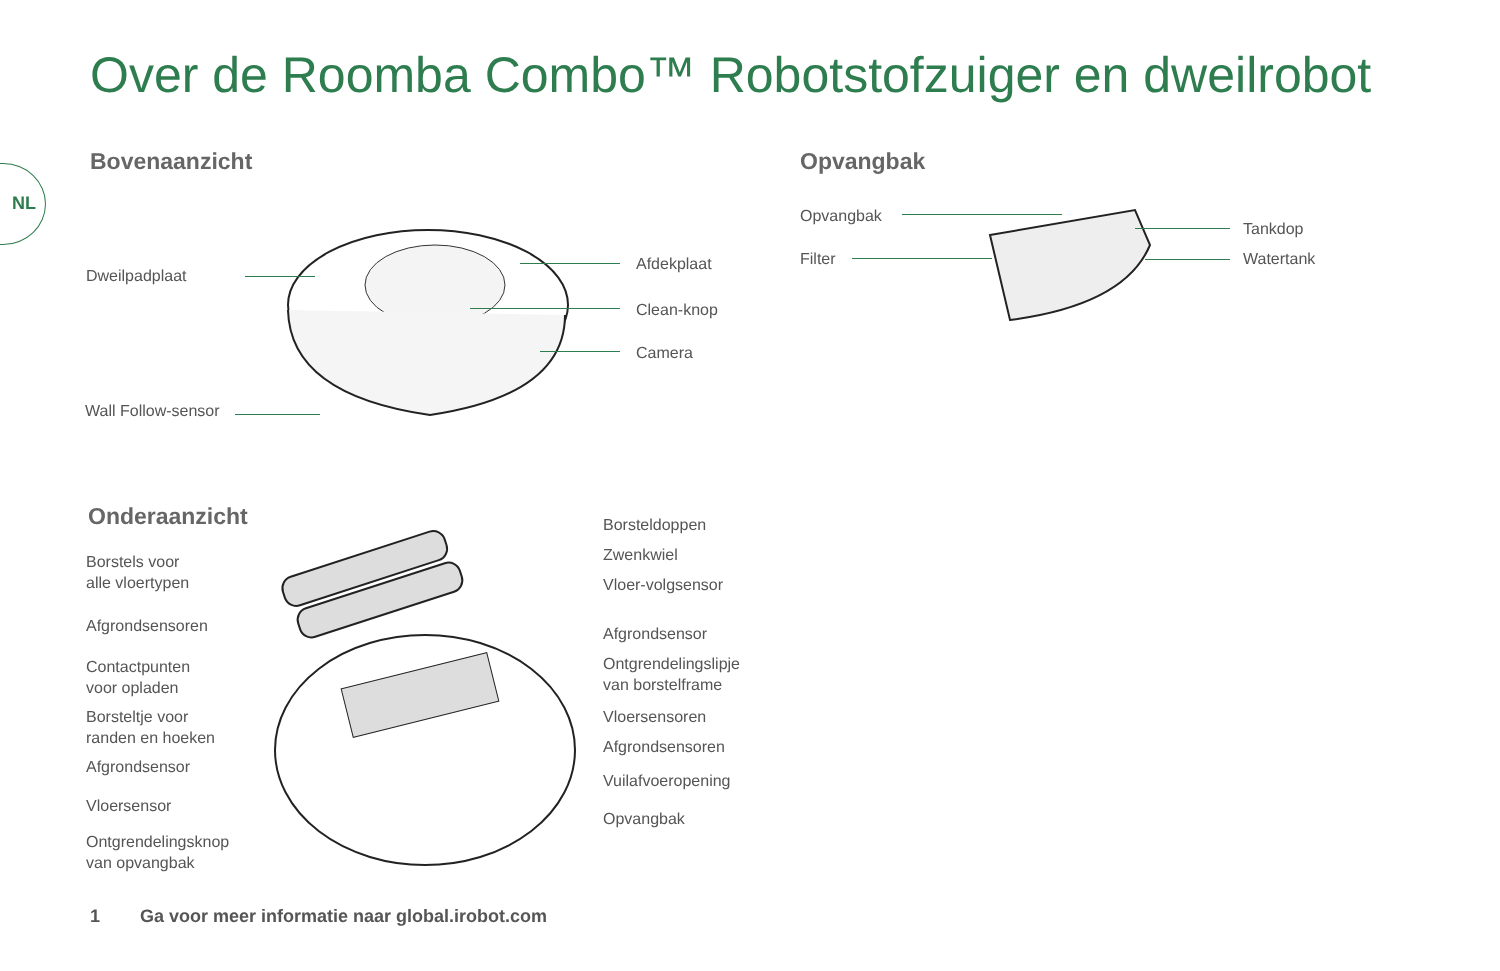Over de Roomba Combo™ Robotstofzuiger en dweilrobot
NL
Bovenaanzicht Opvangbak
Dweilpadplaat
Afdekplaat
Clean-knop
Camera
Wall Follow-sensor
Opvangbak
Filter
Tankdop
Watertank
Onderaanzicht
Borstels voor
alle vloertypen
Afgrondsensoren
Contactpunten
voor opladen
Borsteltje voor
randen en hoeken
Afgrondsensor
Vloersensor
Ontgrendelingsknop
van opvangbak
Borsteldoppen
Zwenkwiel
Vloer-volgsensor
Afgrondsensor
Ontgrendelingslipje
van borstelframe
Vloersensoren
Afgrondsensoren
Vuilafvoeropening
Opvangbak
1 Ga voor meer informatie naar global.irobot.com